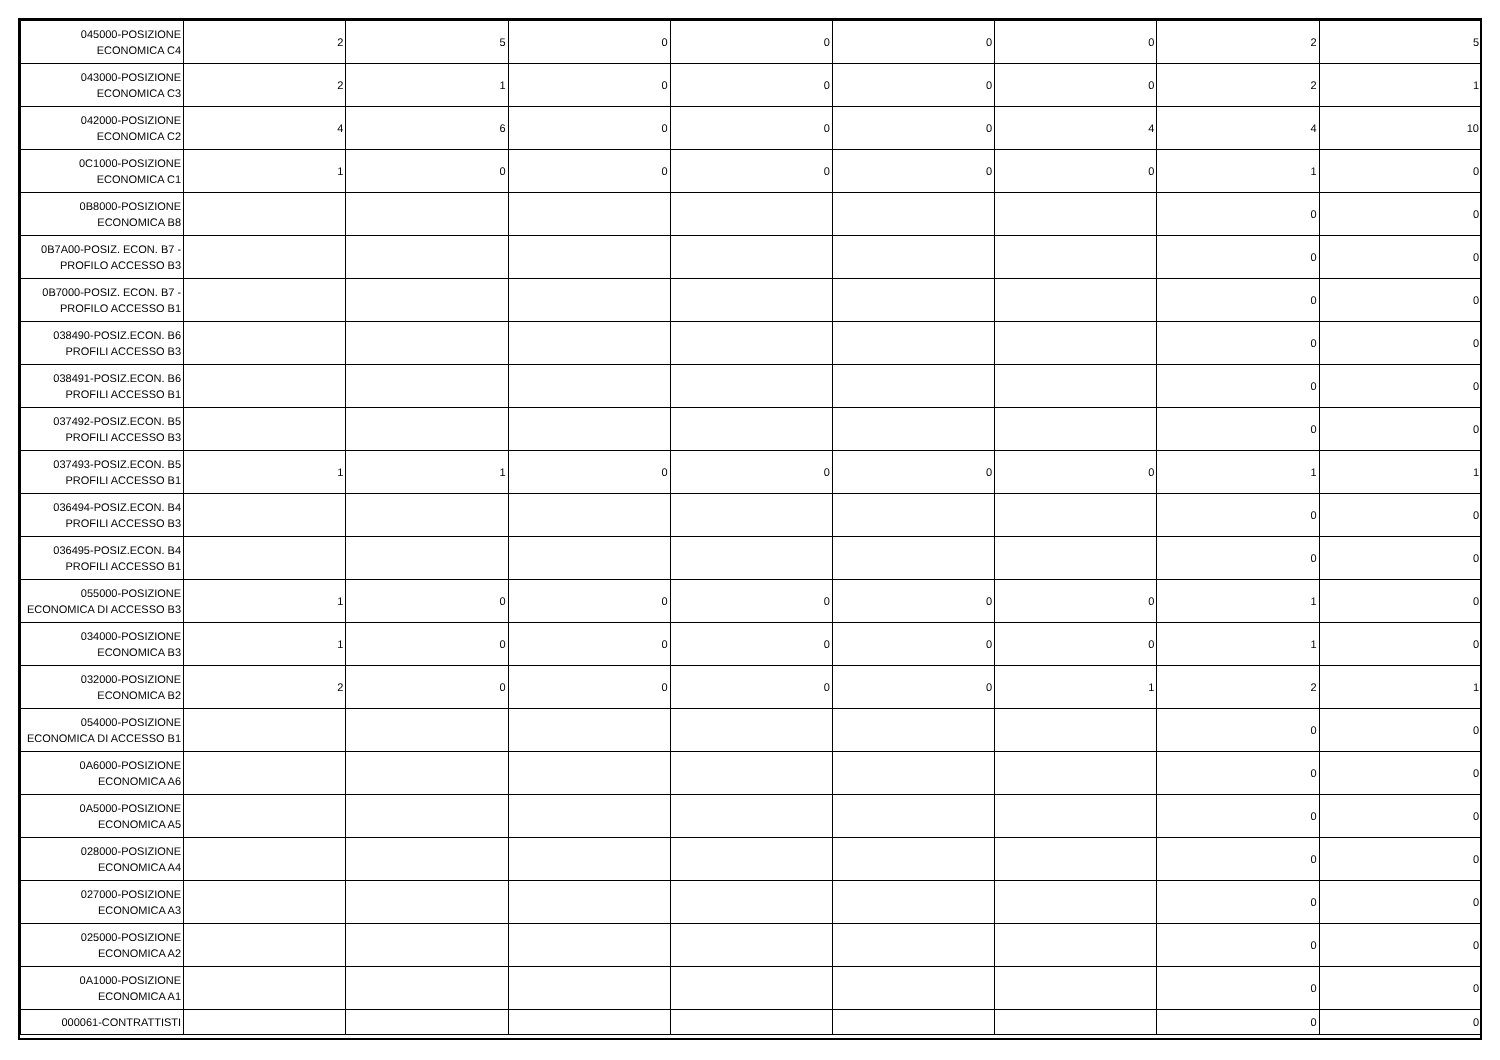| 045000-POSIZIONE ECONOMICA C4 | 2 | 5 | 0 | 0 | 0 | 0 | 2 | 5 |
| 043000-POSIZIONE ECONOMICA C3 | 2 | 1 | 0 | 0 | 0 | 0 | 2 | 1 |
| 042000-POSIZIONE ECONOMICA C2 | 4 | 6 | 0 | 0 | 0 | 4 | 4 | 10 |
| 0C1000-POSIZIONE ECONOMICA C1 | 1 | 0 | 0 | 0 | 0 | 0 | 1 | 0 |
| 0B8000-POSIZIONE ECONOMICA B8 | | | | | | | 0 | 0 |
| 0B7A00-POSIZ. ECON. B7 - PROFILO ACCESSO B3 | | | | | | | 0 | 0 |
| 0B7000-POSIZ. ECON. B7 - PROFILO ACCESSO B1 | | | | | | | 0 | 0 |
| 038490-POSIZ.ECON. B6 PROFILI ACCESSO B3 | | | | | | | 0 | 0 |
| 038491-POSIZ.ECON. B6 PROFILI ACCESSO B1 | | | | | | | 0 | 0 |
| 037492-POSIZ.ECON. B5 PROFILI ACCESSO B3 | | | | | | | 0 | 0 |
| 037493-POSIZ.ECON. B5 PROFILI ACCESSO B1 | 1 | 1 | 0 | 0 | 0 | 0 | 1 | 1 |
| 036494-POSIZ.ECON. B4 PROFILI ACCESSO B3 | | | | | | | 0 | 0 |
| 036495-POSIZ.ECON. B4 PROFILI ACCESSO B1 | | | | | | | 0 | 0 |
| 055000-POSIZIONE ECONOMICA DI ACCESSO B3 | 1 | 0 | 0 | 0 | 0 | 0 | 1 | 0 |
| 034000-POSIZIONE ECONOMICA B3 | 1 | 0 | 0 | 0 | 0 | 0 | 1 | 0 |
| 032000-POSIZIONE ECONOMICA B2 | 2 | 0 | 0 | 0 | 0 | 1 | 2 | 1 |
| 054000-POSIZIONE ECONOMICA DI ACCESSO B1 | | | | | | | 0 | 0 |
| 0A6000-POSIZIONE ECONOMICA A6 | | | | | | | 0 | 0 |
| 0A5000-POSIZIONE ECONOMICA A5 | | | | | | | 0 | 0 |
| 028000-POSIZIONE ECONOMICA A4 | | | | | | | 0 | 0 |
| 027000-POSIZIONE ECONOMICA A3 | | | | | | | 0 | 0 |
| 025000-POSIZIONE ECONOMICA A2 | | | | | | | 0 | 0 |
| 0A1000-POSIZIONE ECONOMICA A1 | | | | | | | 0 | 0 |
| 000061-CONTRATTISTI | | | | | | | 0 | 0 |